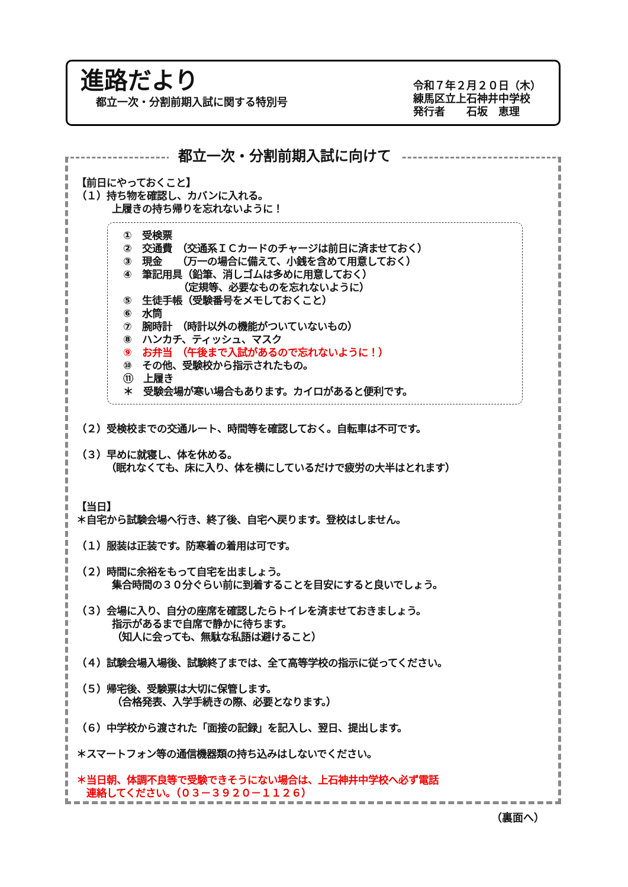進路だより
都立一次・分割前期入試に関する特別号
令和７年２月２０日（木）
練馬区立上石神井中学校
発行者　　石坂　恵理
都立一次・分割前期入試に向けて
【前日にやっておくこと】
（１）持ち物を確認し、カバンに入れる。
上履きの持ち帰りを忘れないように！
①　受検票
②　交通費　（交通系ＩＣカードのチャージは前日に済ませておく）
③　現金　　（万一の場合に備えて、小銭を含めて用意しておく）
④　筆記用具（鉛筆、消しゴムは多めに用意しておく）
　　　　　　（定規等、必要なものを忘れないように）
⑤　生徒手帳（受験番号をメモしておくこと）
⑥　水筒
⑦　腕時計　（時計以外の機能がついていないもの）
⑧　ハンカチ、ティッシュ、マスク
⑨　お弁当　（午後まで入試があるので忘れないように！）
⑩　その他、受験校から指示されたもの。
⑪　上履き
＊　受験会場が寒い場合もあります。カイロがあると便利です。
（２）受検校までの交通ルート、時間等を確認しておく。自転車は不可です。
（３）早めに就寝し、体を休める。
（眠れなくても、床に入り、体を横にしているだけで疲労の大半はとれます）
【当日】
＊自宅から試験会場へ行き、終了後、自宅へ戻ります。登校はしません。
（１）服装は正装です。防寒着の着用は可です。
（２）時間に余裕をもって自宅を出ましょう。
集合時間の３０分ぐらい前に到着することを目安にすると良いでしょう。
（３）会場に入り、自分の座席を確認したらトイレを済ませておきましょう。
指示があるまで自席で静かに待ちます。
（知人に会っても、無駄な私語は避けること）
（４）試験会場入場後、試験終了までは、全て高等学校の指示に従ってください。
（５）帰宅後、受験票は大切に保管します。
（合格発表、入学手続きの際、必要となります。）
（６）中学校から渡された「面接の記録」を記入し、翌日、提出します。
＊スマートフォン等の通信機器類の持ち込みはしないでください。
＊当日朝、体調不良等で受験できそうにない場合は、上石神井中学校へ必ず電話
　連絡してください。（０３－３９２０－１１２６）
（裏面へ）